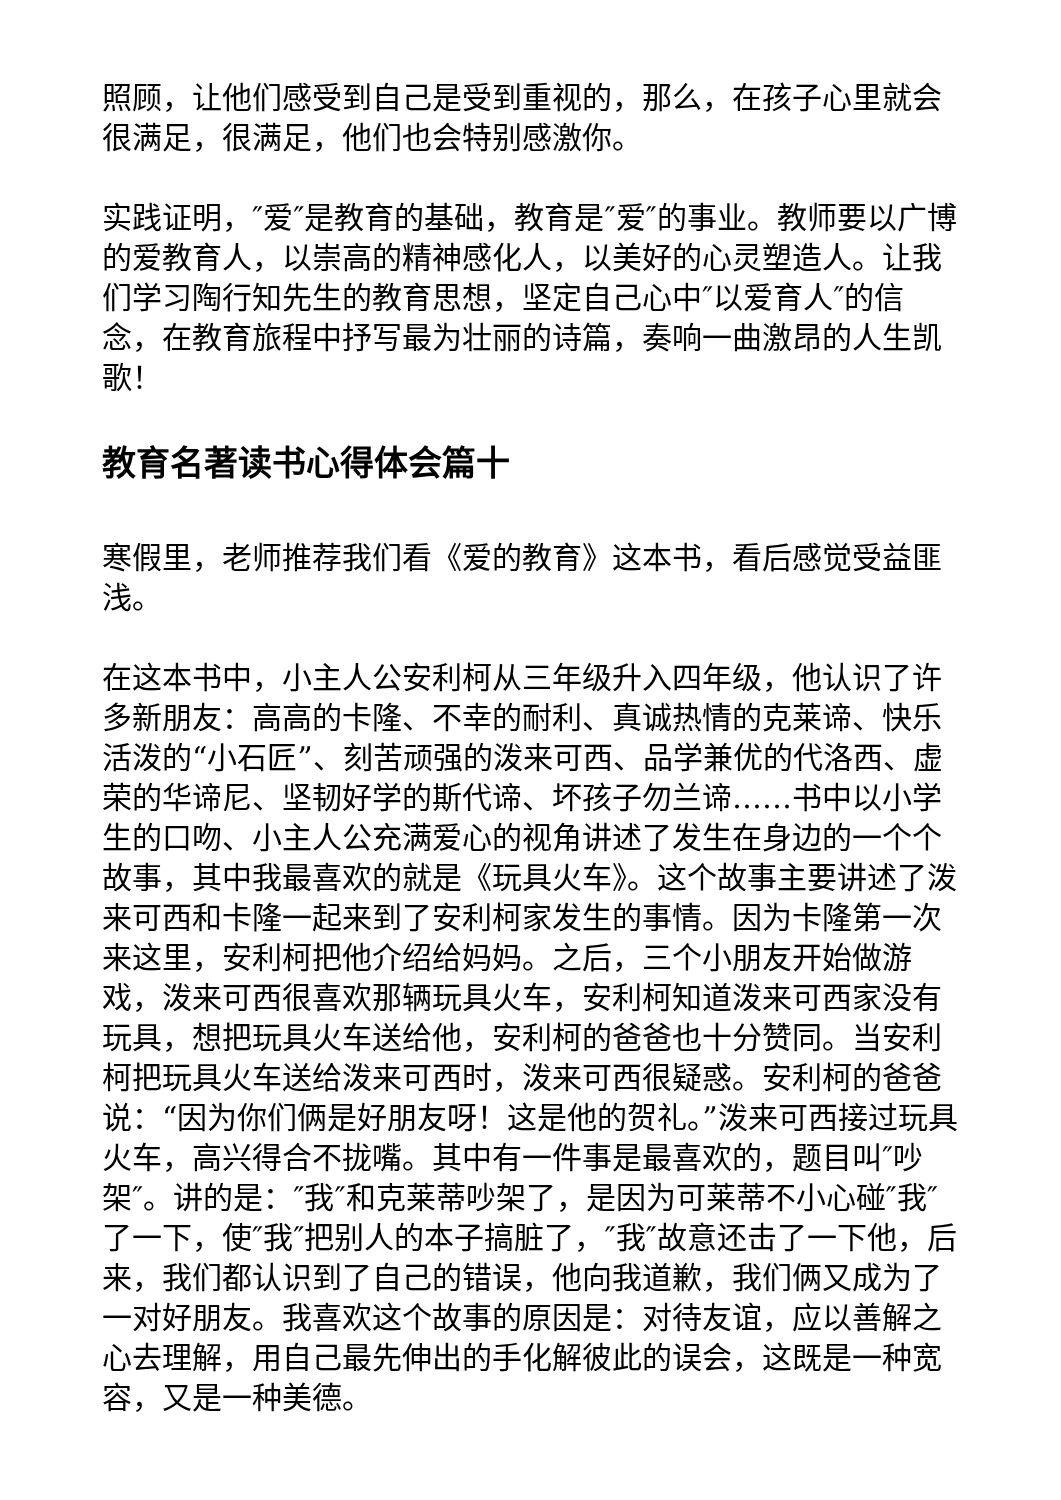照顾，让他们感受到自己是受到重视的，那么，在孩子心里就会很满足，很满足，他们也会特别感激你。
实践证明，″爱″是教育的基础，教育是″爱″的事业。教师要以广博的爱教育人，以崇高的精神感化人，以美好的心灵塑造人。让我们学习陶行知先生的教育思想，坚定自己心中″以爱育人″的信念，在教育旅程中抒写最为壮丽的诗篇，奏响一曲激昂的人生凯歌！
教育名著读书心得体会篇十
寒假里，老师推荐我们看《爱的教育》这本书，看后感觉受益匪浅。
在这本书中，小主人公安利柯从三年级升入四年级，他认识了许多新朋友：高高的卡隆、不幸的耐利、真诚热情的克莱谛、快乐活泼的“小石匠”、刻苦顽强的泼来可西、品学兼优的代洛西、虚荣的华谛尼、坚韧好学的斯代谛、坏孩子勿兰谛……书中以小学生的口吻、小主人公充满爱心的视角讲述了发生在身边的一个个故事，其中我最喜欢的就是《玩具火车》。这个故事主要讲述了泼来可西和卡隆一起来到了安利柯家发生的事情。因为卡隆第一次来这里，安利柯把他介绍给妈妈。之后，三个小朋友开始做游戏，泼来可西很喜欢那辆玩具火车，安利柯知道泼来可西家没有玩具，想把玩具火车送给他，安利柯的爸爸也十分赞同。当安利柯把玩具火车送给泼来可西时，泼来可西很疑惑。安利柯的爸爸说：“因为你们俩是好朋友呀！这是他的贺礼。”泼来可西接过玩具火车，高兴得合不拢嘴。其中有一件事是最喜欢的，题目叫″吵架″。讲的是：″我″和克莱蒂吵架了，是因为可莱蒂不小心碰″我″了一下，使″我″把别人的本子搞脏了，″我″故意还击了一下他，后来，我们都认识到了自己的错误，他向我道歉，我们俩又成为了一对好朋友。我喜欢这个故事的原因是：对待友谊，应以善解之心去理解，用自己最先伸出的手化解彼此的误会，这既是一种宽容，又是一种美德。